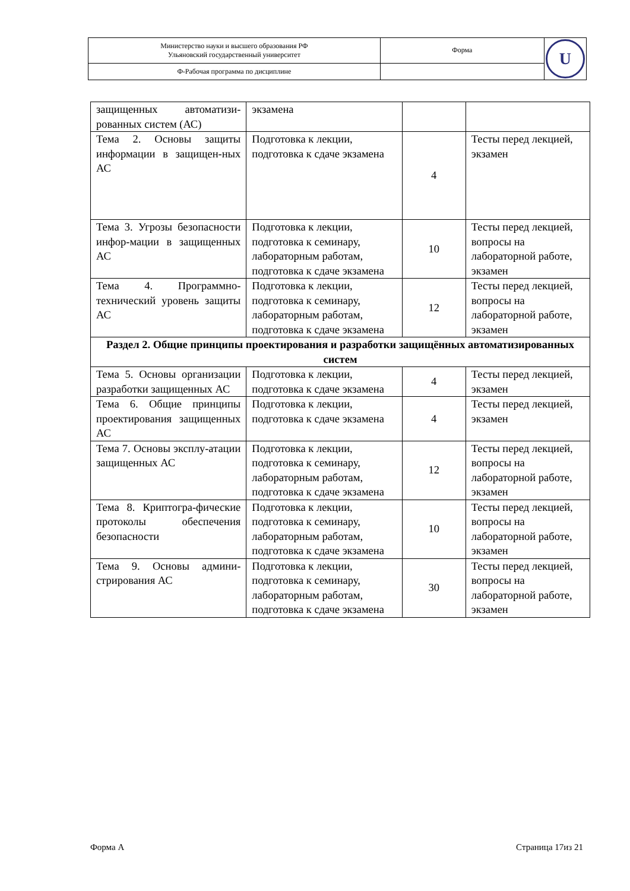| Министерство науки и высшего образования РФ Ульяновский государственный университет | Форма | U |
| Ф-Рабочая программа по дисциплине | | |
| защищенных автоматизи-рованных систем (АС) | экзамена | | |
| Тема 2. Основы защиты информации в защищен-ных АС | Подготовка к лекции, подготовка к сдаче экзамена | 4 | Тесты перед лекцией, экзамен |
| Тема 3. Угрозы безопасности инфор-мации в защищенных АС | Подготовка к лекции, подготовка к семинару, лабораторным работам, подготовка к сдаче экзамена | 10 | Тесты перед лекцией, вопросы на лабораторной работе, экзамен |
| Тема 4. Программно-технический уровень защиты АС | Подготовка к лекции, подготовка к семинару, лабораторным работам, подготовка к сдаче экзамена | 12 | Тесты перед лекцией, вопросы на лабораторной работе, экзамен |
| Раздел 2. Общие принципы проектирования и разработки защищённых автоматизированных систем | | | |
| Тема 5. Основы организации разработки защищенных АС | Подготовка к лекции, подготовка к сдаче экзамена | 4 | Тесты перед лекцией, экзамен |
| Тема 6. Общие принципы проектирования защищенных АС | Подготовка к лекции, подготовка к сдаче экзамена | 4 | Тесты перед лекцией, экзамен |
| Тема 7. Основы эксплу-атации защищенных АС | Подготовка к лекции, подготовка к семинару, лабораторным работам, подготовка к сдаче экзамена | 12 | Тесты перед лекцией, вопросы на лабораторной работе, экзамен |
| Тема 8. Криптогра-фические протоколы обеспечения безопасности | Подготовка к лекции, подготовка к семинару, лабораторным работам, подготовка к сдаче экзамена | 10 | Тесты перед лекцией, вопросы на лабораторной работе, экзамен |
| Тема 9. Основы админи-стрирования АС | Подготовка к лекции, подготовка к семинару, лабораторным работам, подготовка к сдаче экзамена | 30 | Тесты перед лекцией, вопросы на лабораторной работе, экзамен |
Форма А Страница 17из 21